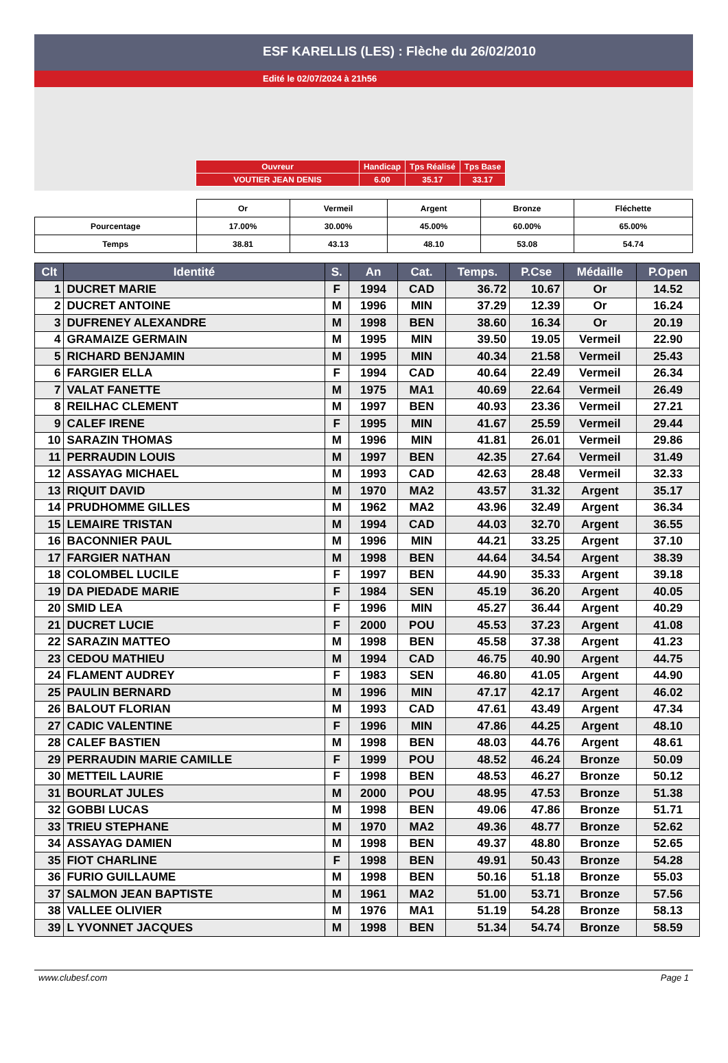ESF KARELLIS (LES) : Flèche du 26/02/2010
Edité le 02/07/2024 à 21h56
| Ouvreur | Handicap | Tps Réalisé | Tps Base |
| VOUTIER JEAN DENIS | 6.00 | 35.17 | 33.17 |
| | Or | Vermeil | Argent | Bronze | Fléchette |
| Pourcentage | 17.00% | 30.00% | 45.00% | 60.00% | 65.00% |
| Temps | 38.81 | 43.13 | 48.10 | 53.08 | 54.74 |
| Clt | Identité | S. | An | Cat. | Temps. | P.Cse | Médaille | P.Open |
| --- | --- | --- | --- | --- | --- | --- | --- | --- |
| 1 | DUCRET MARIE | F | 1994 | CAD | 36.72 | 10.67 | Or | 14.52 |
| 2 | DUCRET ANTOINE | M | 1996 | MIN | 37.29 | 12.39 | Or | 16.24 |
| 3 | DUFRENEY ALEXANDRE | M | 1998 | BEN | 38.60 | 16.34 | Or | 20.19 |
| 4 | GRAMAIZE GERMAIN | M | 1995 | MIN | 39.50 | 19.05 | Vermeil | 22.90 |
| 5 | RICHARD BENJAMIN | M | 1995 | MIN | 40.34 | 21.58 | Vermeil | 25.43 |
| 6 | FARGIER ELLA | F | 1994 | CAD | 40.64 | 22.49 | Vermeil | 26.34 |
| 7 | VALAT FANETTE | M | 1975 | MA1 | 40.69 | 22.64 | Vermeil | 26.49 |
| 8 | REILHAC CLEMENT | M | 1997 | BEN | 40.93 | 23.36 | Vermeil | 27.21 |
| 9 | CALEF IRENE | F | 1995 | MIN | 41.67 | 25.59 | Vermeil | 29.44 |
| 10 | SARAZIN THOMAS | M | 1996 | MIN | 41.81 | 26.01 | Vermeil | 29.86 |
| 11 | PERRAUDIN LOUIS | M | 1997 | BEN | 42.35 | 27.64 | Vermeil | 31.49 |
| 12 | ASSAYAG MICHAEL | M | 1993 | CAD | 42.63 | 28.48 | Vermeil | 32.33 |
| 13 | RIQUIT DAVID | M | 1970 | MA2 | 43.57 | 31.32 | Argent | 35.17 |
| 14 | PRUDHOMME GILLES | M | 1962 | MA2 | 43.96 | 32.49 | Argent | 36.34 |
| 15 | LEMAIRE TRISTAN | M | 1994 | CAD | 44.03 | 32.70 | Argent | 36.55 |
| 16 | BACONNIER PAUL | M | 1996 | MIN | 44.21 | 33.25 | Argent | 37.10 |
| 17 | FARGIER NATHAN | M | 1998 | BEN | 44.64 | 34.54 | Argent | 38.39 |
| 18 | COLOMBEL LUCILE | F | 1997 | BEN | 44.90 | 35.33 | Argent | 39.18 |
| 19 | DA PIEDADE MARIE | F | 1984 | SEN | 45.19 | 36.20 | Argent | 40.05 |
| 20 | SMID LEA | F | 1996 | MIN | 45.27 | 36.44 | Argent | 40.29 |
| 21 | DUCRET LUCIE | F | 2000 | POU | 45.53 | 37.23 | Argent | 41.08 |
| 22 | SARAZIN MATTEO | M | 1998 | BEN | 45.58 | 37.38 | Argent | 41.23 |
| 23 | CEDOU MATHIEU | M | 1994 | CAD | 46.75 | 40.90 | Argent | 44.75 |
| 24 | FLAMENT AUDREY | F | 1983 | SEN | 46.80 | 41.05 | Argent | 44.90 |
| 25 | PAULIN BERNARD | M | 1996 | MIN | 47.17 | 42.17 | Argent | 46.02 |
| 26 | BALOUT FLORIAN | M | 1993 | CAD | 47.61 | 43.49 | Argent | 47.34 |
| 27 | CADIC VALENTINE | F | 1996 | MIN | 47.86 | 44.25 | Argent | 48.10 |
| 28 | CALEF BASTIEN | M | 1998 | BEN | 48.03 | 44.76 | Argent | 48.61 |
| 29 | PERRAUDIN MARIE CAMILLE | F | 1999 | POU | 48.52 | 46.24 | Bronze | 50.09 |
| 30 | METTEIL LAURIE | F | 1998 | BEN | 48.53 | 46.27 | Bronze | 50.12 |
| 31 | BOURLAT JULES | M | 2000 | POU | 48.95 | 47.53 | Bronze | 51.38 |
| 32 | GOBBI LUCAS | M | 1998 | BEN | 49.06 | 47.86 | Bronze | 51.71 |
| 33 | TRIEU STEPHANE | M | 1970 | MA2 | 49.36 | 48.77 | Bronze | 52.62 |
| 34 | ASSAYAG DAMIEN | M | 1998 | BEN | 49.37 | 48.80 | Bronze | 52.65 |
| 35 | FIOT CHARLINE | F | 1998 | BEN | 49.91 | 50.43 | Bronze | 54.28 |
| 36 | FURIO GUILLAUME | M | 1998 | BEN | 50.16 | 51.18 | Bronze | 55.03 |
| 37 | SALMON JEAN BAPTISTE | M | 1961 | MA2 | 51.00 | 53.71 | Bronze | 57.56 |
| 38 | VALLEE OLIVIER | M | 1976 | MA1 | 51.19 | 54.28 | Bronze | 58.13 |
| 39 | L YVONNET JACQUES | M | 1998 | BEN | 51.34 | 54.74 | Bronze | 58.59 |
www.clubesf.com Page 1